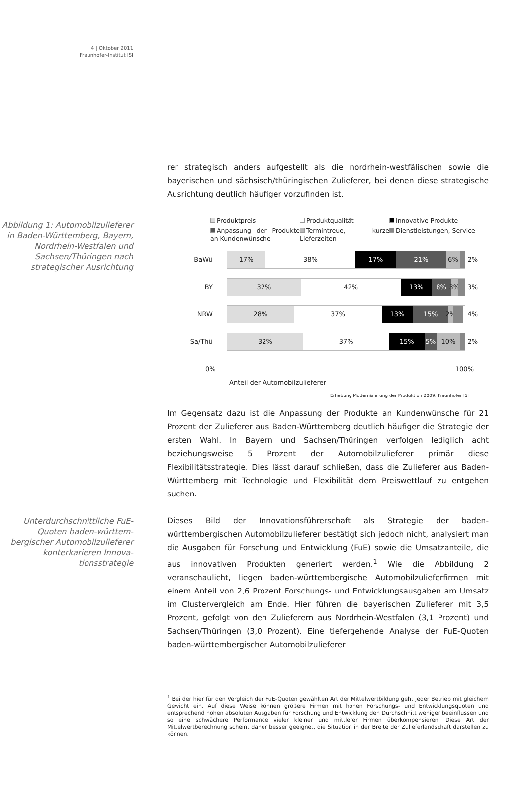4 | Oktober 2011
Fraunhofer-Institut ISI
rer strategisch anders aufgestellt als die nordrhein-westfälischen sowie die bayerischen und sächsisch/thüringischen Zulieferer, bei denen diese strategische Ausrichtung deutlich häufiger vorzufinden ist.
Abbildung 1: Automobilzulieferer in Baden-Württemberg, Bayern, Nordrhein-Westfalen und Sachsen/Thüringen nach strategischer Ausrichtung
Produktpreis
Produktqualität
Innovative Produkte
Anpassung der Produkte an Kundenwünsche
Termintreue, kurze Lieferzeiten
Dienstleistungen, Service
BaWü
17% 38% 17% 21% 6%
2%
BY
32% 42% 13% 8% 3%
3%
NRW
28% 37% 13% 15% 2%
4%
Sa/Thü
32% 37% 15% 5% 10%
2%
0% 100%
Anteil der Automobilzulieferer
Erhebung Modernisierung der Produktion 2009, Fraunhofer ISI
Im Gegensatz dazu ist die Anpassung der Produkte an Kundenwünsche für 21 Prozent der Zulieferer aus Baden-Württemberg deutlich häufiger die Strategie der ersten Wahl. In Bayern und Sachsen/Thüringen verfolgen lediglich acht beziehungsweise 5 Prozent der Automobilzulieferer primär diese Flexibilitätsstrategie. Dies lässt darauf schließen, dass die Zulieferer aus Baden-Württemberg mit Technologie und Flexibilität dem Preiswettlauf zu entgehen suchen.
Unterdurchschnitt­liche FuE-Quoten baden-württem­bergischer Automo­bilzulieferer konter­karieren Innova­tionsstrategie
Dieses Bild der Innovationsführerschaft als Strategie der baden-württembergischen Automobilzulieferer bestätigt sich jedoch nicht, analysiert man die Ausgaben für Forschung und Entwicklung (FuE) sowie die Umsatzanteile, die aus innovativen Produkten generiert werden.<sup>1</sup> Wie die Abbildung 2 veranschaulicht, liegen baden-württembergische Automobilzulieferfirmen mit einem Anteil von 2,6 Prozent Forschungs- und Entwicklungsausgaben am Umsatz im Clustervergleich am Ende. Hier führen die bayerischen Zulieferer mit 3,5 Prozent, gefolgt von den Zulieferern aus Nordrhein-Westfalen (3,1 Prozent) und Sachsen/Thüringen (3,0 Prozent). Eine tiefergehende Analyse der FuE-Quoten baden-württembergischer Automobilzulieferer
<sup>1</sup> Bei der hier für den Vergleich der FuE-Quoten gewählten Art der Mittelwertbildung geht jeder Betrieb mit gleichem Gewicht ein. Auf diese Weise können größere Firmen mit hohen Forschungs- und Entwicklungsquoten und entsprechend hohen absoluten Ausgaben für Forschung und Entwicklung den Durchschnitt weniger beeinflussen und so eine schwächere Performance vieler kleiner und mittlerer Firmen überkompensieren. Diese Art der Mittelwertberechnung scheint daher besser geeignet, die Situation in der Breite der Zulieferlandschaft darstellen zu können.